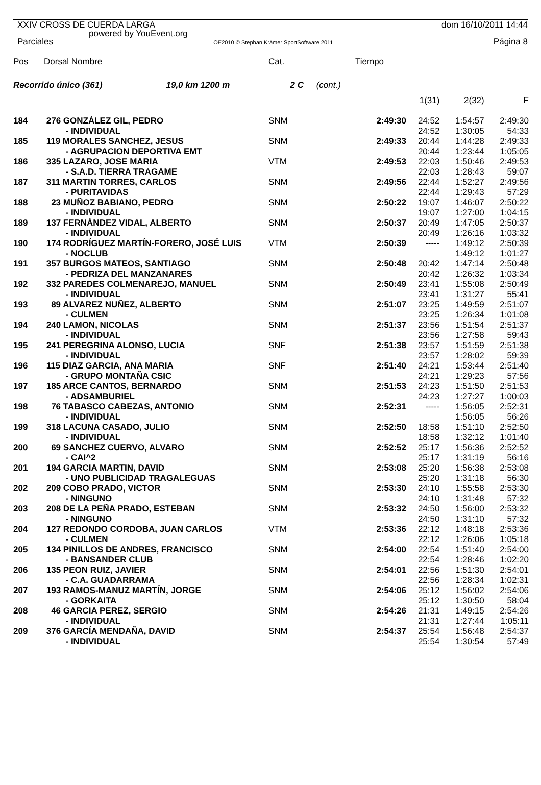XXIV CROSS DE CUERDA LARGA dom 16/10/2011 14:44
powered by YouEvent.org
Parciales OE2010 © Stephan Krämer SportSoftware 2011 Página 8
| Pos | Dorsal Nombre | Cat. | Tiempo | | | |
| Recorrido único (361) 19,0 km 1200 m | | 2 C (cont.) | | | | |
| | | | | 1(31) | 2(32) | F |
| 184 | 276 GONZÁLEZ GIL, PEDRO - INDIVIDUAL | SNM | 2:49:30 | 24:52 24:52 | 1:54:57 1:30:05 | 2:49:30 54:33 |
| 185 | 119 MORALES SANCHEZ, JESUS - AGRUPACION DEPORTIVA EMT | SNM | 2:49:33 | 20:44 20:44 | 1:44:28 1:23:44 | 2:49:33 1:05:05 |
| 186 | 335 LAZARO, JOSE MARIA - S.A.D. TIERRA TRAGAME | VTM | 2:49:53 | 22:03 22:03 | 1:50:46 1:28:43 | 2:49:53 59:07 |
| 187 | 311 MARTIN TORRES, CARLOS - PURITAVIDAS | SNM | 2:49:56 | 22:44 22:44 | 1:52:27 1:29:43 | 2:49:56 57:29 |
| 188 | 23 MUÑOZ BABIANO, PEDRO - INDIVIDUAL | SNM | 2:50:22 | 19:07 19:07 | 1:46:07 1:27:00 | 2:50:22 1:04:15 |
| 189 | 137 FERNÁNDEZ VIDAL, ALBERTO - INDIVIDUAL | SNM | 2:50:37 | 20:49 20:49 | 1:47:05 1:26:16 | 2:50:37 1:03:32 |
| 190 | 174 RODRÍGUEZ MARTÍN-FORERO, JOSÉ LUIS - NOCLUB | VTM | 2:50:39 | ----- | 1:49:12 1:49:12 | 2:50:39 1:01:27 |
| 191 | 357 BURGOS MATEOS, SANTIAGO - PEDRIZA DEL MANZANARES | SNM | 2:50:48 | 20:42 20:42 | 1:47:14 1:26:32 | 2:50:48 1:03:34 |
| 192 | 332 PAREDES COLMENAREJO, MANUEL - INDIVIDUAL | SNM | 2:50:49 | 23:41 23:41 | 1:55:08 1:31:27 | 2:50:49 55:41 |
| 193 | 89 ALVAREZ NUÑEZ, ALBERTO - CULMEN | SNM | 2:51:07 | 23:25 23:25 | 1:49:59 1:26:34 | 2:51:07 1:01:08 |
| 194 | 240 LAMON, NICOLAS - INDIVIDUAL | SNM | 2:51:37 | 23:56 23:56 | 1:51:54 1:27:58 | 2:51:37 59:43 |
| 195 | 241 PEREGRINA ALONSO, LUCIA - INDIVIDUAL | SNF | 2:51:38 | 23:57 23:57 | 1:51:59 1:28:02 | 2:51:38 59:39 |
| 196 | 115 DIAZ GARCIA, ANA MARIA - GRUPO MONTAÑA CSIC | SNF | 2:51:40 | 24:21 24:21 | 1:53:44 1:29:23 | 2:51:40 57:56 |
| 197 | 185 ARCE CANTOS, BERNARDO - ADSAMBURIEL | SNM | 2:51:53 | 24:23 24:23 | 1:51:50 1:27:27 | 2:51:53 1:00:03 |
| 198 | 76 TABASCO CABEZAS, ANTONIO - INDIVIDUAL | SNM | 2:52:31 | ----- | 1:56:05 1:56:05 | 2:52:31 56:26 |
| 199 | 318 LACUNA CASADO, JULIO - INDIVIDUAL | SNM | 2:52:50 | 18:58 18:58 | 1:51:10 1:32:12 | 2:52:50 1:01:40 |
| 200 | 69 SANCHEZ CUERVO, ALVARO - CAI^2 | SNM | 2:52:52 | 25:17 25:17 | 1:56:36 1:31:19 | 2:52:52 56:16 |
| 201 | 194 GARCIA MARTIN, DAVID - UNO PUBLICIDAD TRAGALEGUAS | SNM | 2:53:08 | 25:20 25:20 | 1:56:38 1:31:18 | 2:53:08 56:30 |
| 202 | 209 COBO PRADO, VICTOR - NINGUNO | SNM | 2:53:30 | 24:10 24:10 | 1:55:58 1:31:48 | 2:53:30 57:32 |
| 203 | 208 DE LA PEÑA PRADO, ESTEBAN - NINGUNO | SNM | 2:53:32 | 24:50 24:50 | 1:56:00 1:31:10 | 2:53:32 57:32 |
| 204 | 127 REDONDO CORDOBA, JUAN CARLOS - CULMEN | VTM | 2:53:36 | 22:12 22:12 | 1:48:18 1:26:06 | 2:53:36 1:05:18 |
| 205 | 134 PINILLOS DE ANDRES, FRANCISCO - BANSANDER CLUB | SNM | 2:54:00 | 22:54 22:54 | 1:51:40 1:28:46 | 2:54:00 1:02:20 |
| 206 | 135 PEON RUIZ, JAVIER - C.A. GUADARRAMA | SNM | 2:54:01 | 22:56 22:56 | 1:51:30 1:28:34 | 2:54:01 1:02:31 |
| 207 | 193 RAMOS-MANUZ MARTÍN, JORGE - GORKAITA | SNM | 2:54:06 | 25:12 25:12 | 1:56:02 1:30:50 | 2:54:06 58:04 |
| 208 | 46 GARCIA PEREZ, SERGIO - INDIVIDUAL | SNM | 2:54:26 | 21:31 21:31 | 1:49:15 1:27:44 | 2:54:26 1:05:11 |
| 209 | 376 GARCÍA MENDAÑA, DAVID - INDIVIDUAL | SNM | 2:54:37 | 25:54 25:54 | 1:56:48 1:30:54 | 2:54:37 57:49 |